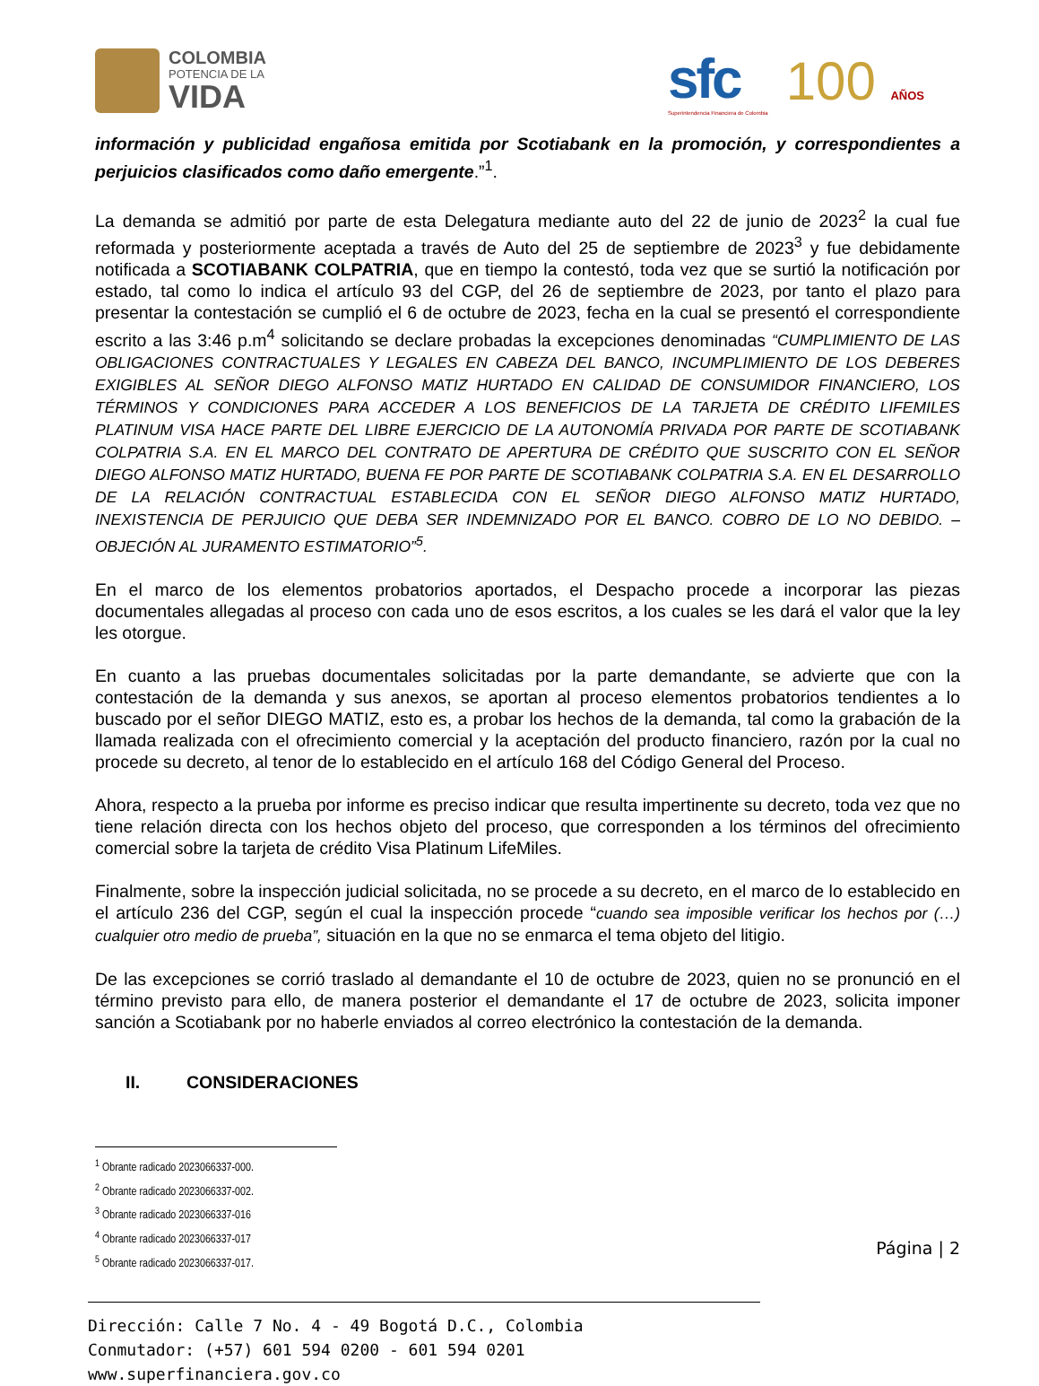COLOMBIA
POTENCIA DE LA
VIDA
sfc
Superintendencia Financiera de Colombia
100 AÑOS
información y publicidad engañosa emitida por Scotiabank en la promoción, y correspondientes a perjuicios clasificados como daño emergente.”<sup>1</sup>.
La demanda se admitió por parte de esta Delegatura mediante auto del 22 de junio de 2023<sup>2</sup> la cual fue reformada y posteriormente aceptada a través de Auto del 25 de septiembre de 2023<sup>3</sup> y fue debidamente notificada a SCOTIABANK COLPATRIA, que en tiempo la contestó, toda vez que se surtió la notificación por estado, tal como lo indica el artículo 93 del CGP, del 26 de septiembre de 2023, por tanto el plazo para presentar la contestación se cumplió el 6 de octubre de 2023, fecha en la cual se presentó el correspondiente escrito a las 3:46 p.m<sup>4</sup> solicitando se declare probadas la excepciones denominadas “CUMPLIMIENTO DE LAS OBLIGACIONES CONTRACTUALES Y LEGALES EN CABEZA DEL BANCO, INCUMPLIMIENTO DE LOS DEBERES EXIGIBLES AL SEÑOR DIEGO ALFONSO MATIZ HURTADO EN CALIDAD DE CONSUMIDOR FINANCIERO, LOS TÉRMINOS Y CONDICIONES PARA ACCEDER A LOS BENEFICIOS DE LA TARJETA DE CRÉDITO LIFEMILES PLATINUM VISA HACE PARTE DEL LIBRE EJERCICIO DE LA AUTONOMÍA PRIVADA POR PARTE DE SCOTIABANK COLPATRIA S.A. EN EL MARCO DEL CONTRATO DE APERTURA DE CRÉDITO QUE SUSCRITO CON EL SEÑOR DIEGO ALFONSO MATIZ HURTADO, BUENA FE POR PARTE DE SCOTIABANK COLPATRIA S.A. EN EL DESARROLLO DE LA RELACIÓN CONTRACTUAL ESTABLECIDA CON EL SEÑOR DIEGO ALFONSO MATIZ HURTADO, INEXISTENCIA DE PERJUICIO QUE DEBA SER INDEMNIZADO POR EL BANCO. COBRO DE LO NO DEBIDO. – OBJECIÓN AL JURAMENTO ESTIMATORIO”<sup>5</sup>.
En el marco de los elementos probatorios aportados, el Despacho procede a incorporar las piezas documentales allegadas al proceso con cada uno de esos escritos, a los cuales se les dará el valor que la ley les otorgue.
En cuanto a las pruebas documentales solicitadas por la parte demandante, se advierte que con la contestación de la demanda y sus anexos, se aportan al proceso elementos probatorios tendientes a lo buscado por el señor DIEGO MATIZ, esto es, a probar los hechos de la demanda, tal como la grabación de la llamada realizada con el ofrecimiento comercial y la aceptación del producto financiero, razón por la cual no procede su decreto, al tenor de lo establecido en el artículo 168 del Código General del Proceso.
Ahora, respecto a la prueba por informe es preciso indicar que resulta impertinente su decreto, toda vez que no tiene relación directa con los hechos objeto del proceso, que corresponden a los términos del ofrecimiento comercial sobre la tarjeta de crédito Visa Platinum LifeMiles.
Finalmente, sobre la inspección judicial solicitada, no se procede a su decreto, en el marco de lo establecido en el artículo 236 del CGP, según el cual la inspección procede “cuando sea imposible verificar los hechos por (…) cualquier otro medio de prueba”, situación en la que no se enmarca el tema objeto del litigio.
De las excepciones se corrió traslado al demandante el 10 de octubre de 2023, quien no se pronunció en el término previsto para ello, de manera posterior el demandante el 17 de octubre de 2023, solicita imponer sanción a Scotiabank por no haberle enviados al correo electrónico la contestación de la demanda.
II. CONSIDERACIONES
<sup>1</sup> Obrante radicado 2023066337-000.
<sup>2</sup> Obrante radicado 2023066337-002.
<sup>3</sup> Obrante radicado 2023066337-016
<sup>4</sup> Obrante radicado 2023066337-017
<sup>5</sup> Obrante radicado 2023066337-017.
Página | 2
Dirección: Calle 7 No. 4 - 49 Bogotá D.C., Colombia
Conmutador: (+57) 601 594 0200 - 601 594 0201
www.superfinanciera.gov.co